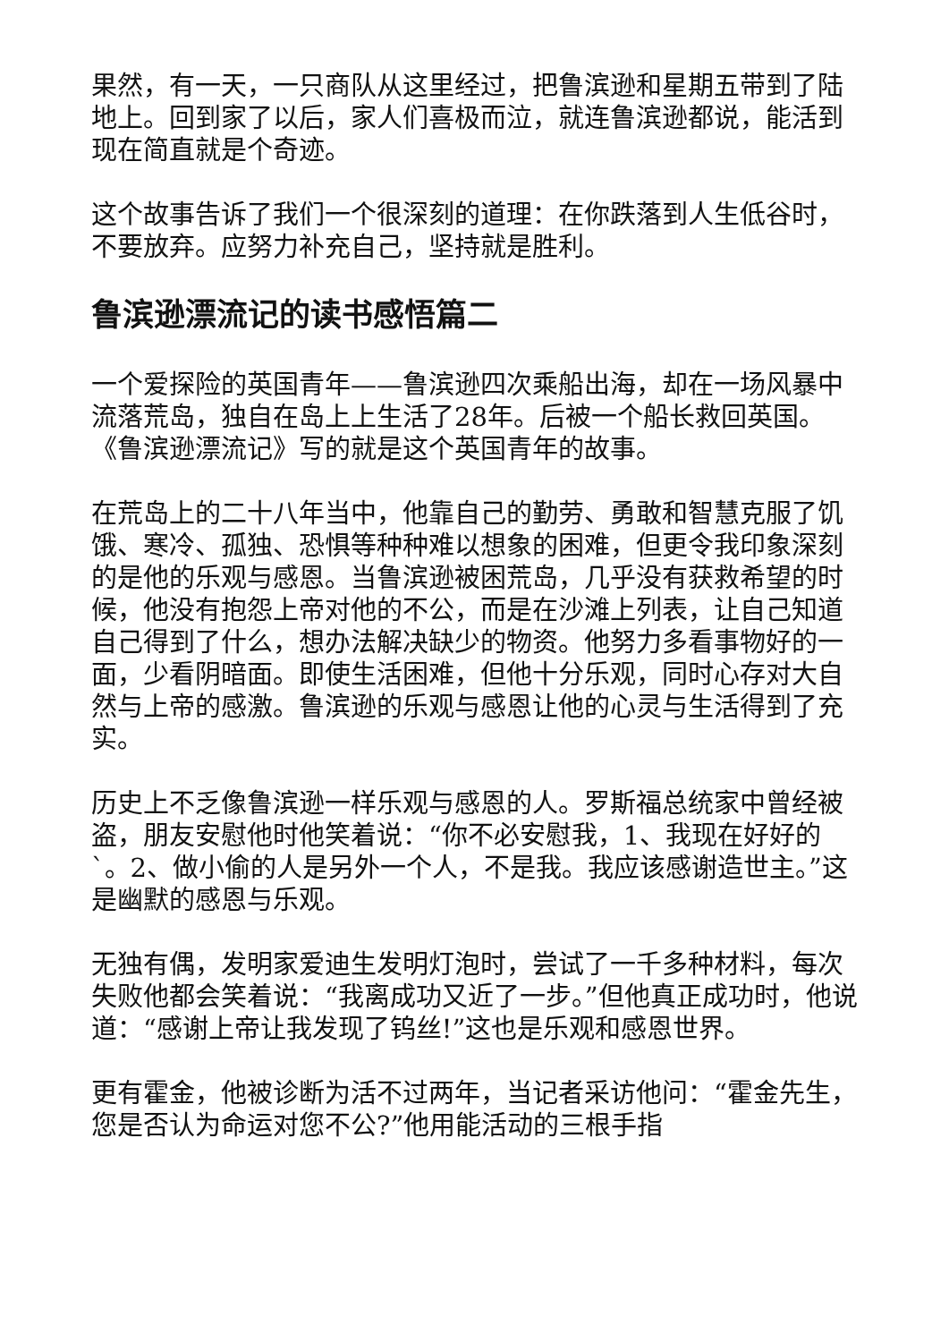果然，有一天，一只商队从这里经过，把鲁滨逊和星期五带到了陆地上。回到家了以后，家人们喜极而泣，就连鲁滨逊都说，能活到现在简直就是个奇迹。
这个故事告诉了我们一个很深刻的道理：在你跌落到人生低谷时，不要放弃。应努力补充自己，坚持就是胜利。
鲁滨逊漂流记的读书感悟篇二
一个爱探险的英国青年——鲁滨逊四次乘船出海，却在一场风暴中流落荒岛，独自在岛上上生活了28年。后被一个船长救回英国。《鲁滨逊漂流记》写的就是这个英国青年的故事。
在荒岛上的二十八年当中，他靠自己的勤劳、勇敢和智慧克服了饥饿、寒冷、孤独、恐惧等种种难以想象的困难，但更令我印象深刻的是他的乐观与感恩。当鲁滨逊被困荒岛，几乎没有获救希望的时候，他没有抱怨上帝对他的不公，而是在沙滩上列表，让自己知道自己得到了什么，想办法解决缺少的物资。他努力多看事物好的一面，少看阴暗面。即使生活困难，但他十分乐观，同时心存对大自然与上帝的感激。鲁滨逊的乐观与感恩让他的心灵与生活得到了充实。
历史上不乏像鲁滨逊一样乐观与感恩的人。罗斯福总统家中曾经被盗，朋友安慰他时他笑着说：“你不必安慰我，1、我现在好好的`。2、做小偷的人是另外一个人，不是我。我应该感谢造世主。”这是幽默的感恩与乐观。
无独有偶，发明家爱迪生发明灯泡时，尝试了一千多种材料，每次失败他都会笑着说：“我离成功又近了一步。”但他真正成功时，他说道：“感谢上帝让我发现了钨丝!”这也是乐观和感恩世界。
更有霍金，他被诊断为活不过两年，当记者采访他问：“霍金先生，您是否认为命运对您不公?”他用能活动的三根手指